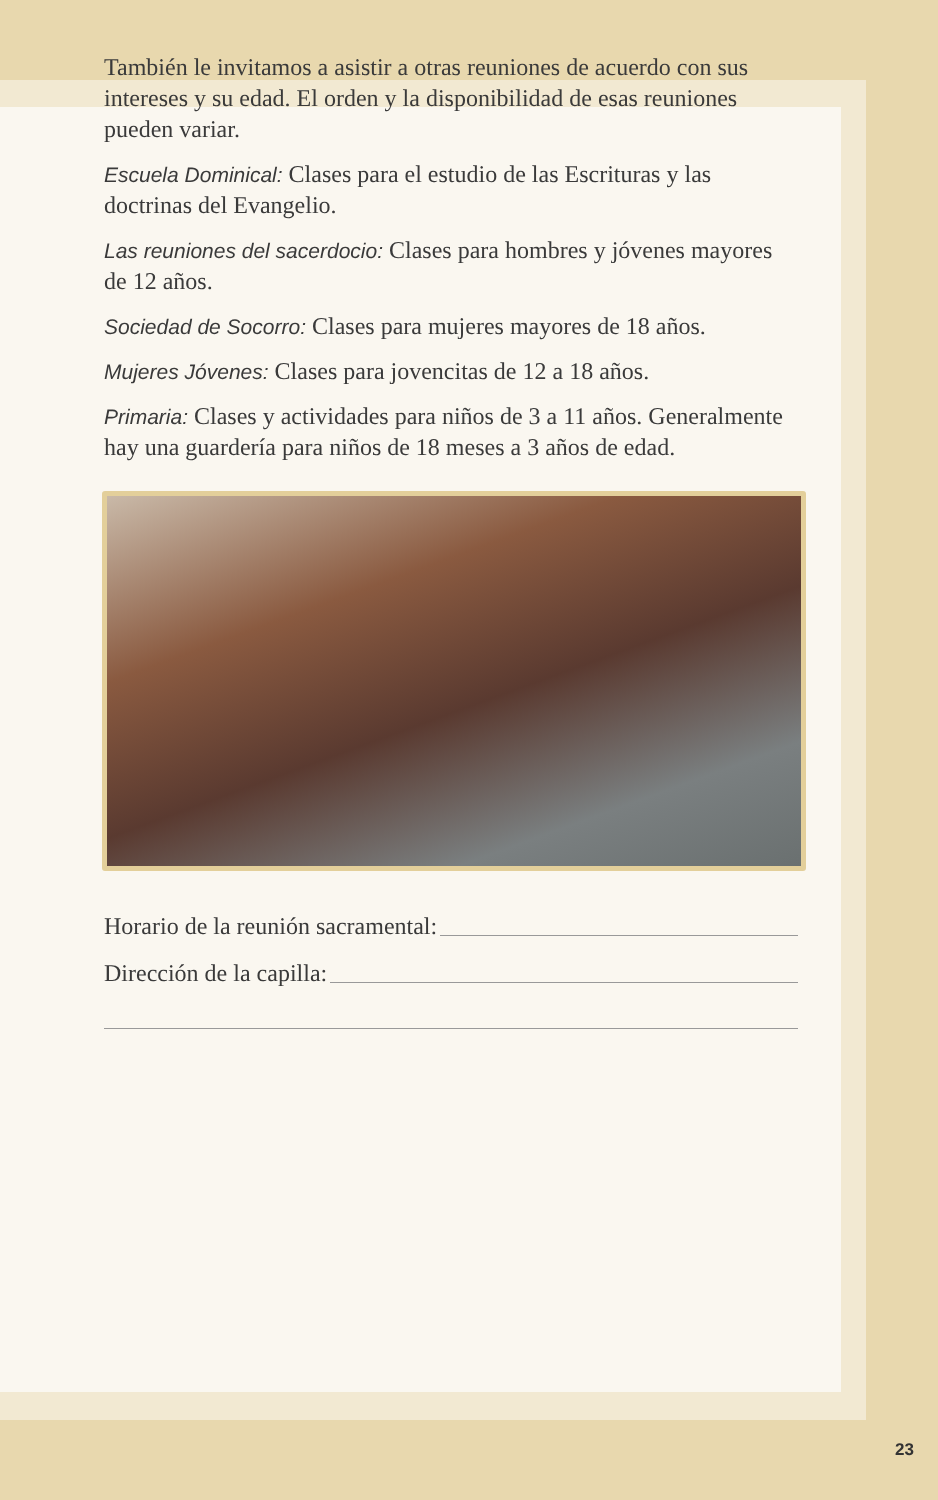También le invitamos a asistir a otras reuniones de acuerdo con sus intereses y su edad. El orden y la disponibilidad de esas reuniones pueden variar.
Escuela Dominical: Clases para el estudio de las Escrituras y las doctrinas del Evangelio.
Las reuniones del sacerdocio: Clases para hombres y jóvenes mayores de 12 años.
Sociedad de Socorro: Clases para mujeres mayores de 18 años.
Mujeres Jóvenes: Clases para jovencitas de 12 a 18 años.
Primaria: Clases y actividades para niños de 3 a 11 años. Generalmente hay una guardería para niños de 18 meses a 3 años de edad.
Horario de la reunión sacramental:
Dirección de la capilla:
23